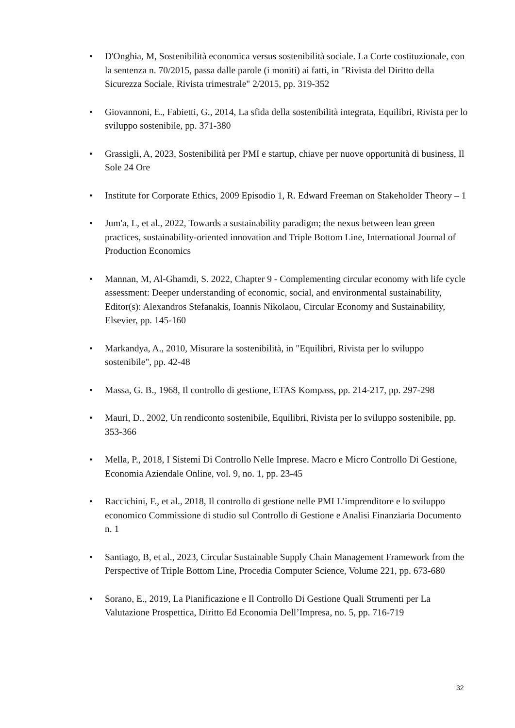• D'Onghia, M, Sostenibilità economica versus sostenibilità sociale. La Corte costituzionale, con la sentenza n. 70/2015, passa dalle parole (i moniti) ai fatti, in "Rivista del Diritto della Sicurezza Sociale, Rivista trimestrale" 2/2015, pp. 319-352
• Giovannoni, E., Fabietti, G., 2014, La sfida della sostenibilità integrata, Equilibri, Rivista per lo sviluppo sostenibile, pp. 371-380
• Grassigli, A, 2023, Sostenibilità per PMI e startup, chiave per nuove opportunità di business, Il Sole 24 Ore
• Institute for Corporate Ethics, 2009 Episodio 1, R. Edward Freeman on Stakeholder Theory – 1
• Jum'a, L, et al., 2022, Towards a sustainability paradigm; the nexus between lean green practices, sustainability-oriented innovation and Triple Bottom Line, International Journal of Production Economics
• Mannan, M, Al-Ghamdi, S. 2022, Chapter 9 - Complementing circular economy with life cycle assessment: Deeper understanding of economic, social, and environmental sustainability, Editor(s): Alexandros Stefanakis, Ioannis Nikolaou, Circular Economy and Sustainability, Elsevier, pp. 145-160
• Markandya, A., 2010, Misurare la sostenibilità, in "Equilibri, Rivista per lo sviluppo sostenibile", pp. 42-48
• Massa, G. B., 1968, Il controllo di gestione, ETAS Kompass, pp. 214-217, pp. 297-298
• Mauri, D., 2002, Un rendiconto sostenibile, Equilibri, Rivista per lo sviluppo sostenibile, pp. 353-366
• Mella, P., 2018, I Sistemi Di Controllo Nelle Imprese. Macro e Micro Controllo Di Gestione, Economia Aziendale Online, vol. 9, no. 1, pp. 23-45
• Raccichini, F., et al., 2018, Il controllo di gestione nelle PMI L’imprenditore e lo sviluppo economico Commissione di studio sul Controllo di Gestione e Analisi Finanziaria Documento n. 1
• Santiago, B, et al., 2023, Circular Sustainable Supply Chain Management Framework from the Perspective of Triple Bottom Line, Procedia Computer Science, Volume 221, pp. 673-680
• Sorano, E., 2019, La Pianificazione e Il Controllo Di Gestione Quali Strumenti per La Valutazione Prospettica, Diritto Ed Economia Dell’Impresa, no. 5, pp. 716-719
32